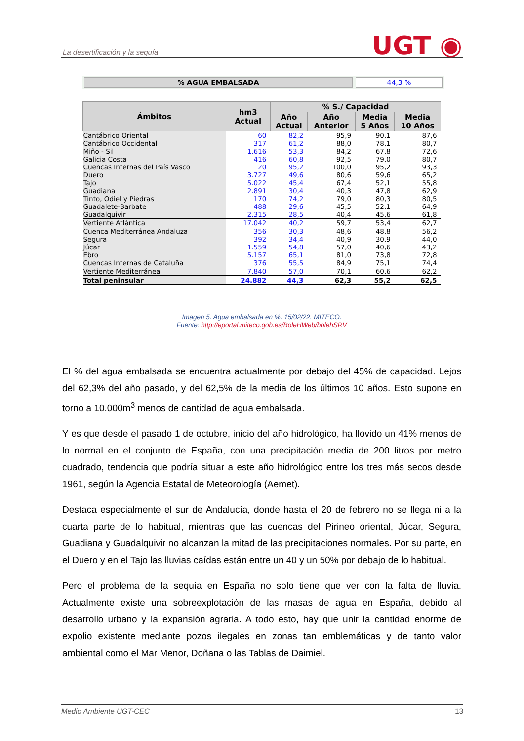La desertificación y la sequía UGT ◉
% AGUA EMBALSADA 44,3 %
| Ámbitos | hm3 Actual | % S./ Capacidad | | | |
| --- | --- | --- | --- | --- | --- |
| | | Año Actual | Año Anterior | Media 5 Años | Media 10 Años |
| Cantábrico Oriental | 60 | 82,2 | 95,9 | 90,1 | 87,6 |
| Cantábrico Occidental | 317 | 61,2 | 88,0 | 78,1 | 80,7 |
| Miño - Sil | 1.616 | 53,3 | 84,2 | 67,8 | 72,6 |
| Galicia Costa | 416 | 60,8 | 92,5 | 79,0 | 80,7 |
| Cuencas Internas del País Vasco | 20 | 95,2 | 100,0 | 95,2 | 93,3 |
| Duero | 3.727 | 49,6 | 80,6 | 59,6 | 65,2 |
| Tajo | 5.022 | 45,4 | 67,4 | 52,1 | 55,8 |
| Guadiana | 2.891 | 30,4 | 40,3 | 47,8 | 62,9 |
| Tinto, Odiel y Piedras | 170 | 74,2 | 79,0 | 80,3 | 80,5 |
| Guadalete-Barbate | 488 | 29,6 | 45,5 | 52,1 | 64,9 |
| Guadalquivir | 2.315 | 28,5 | 40,4 | 45,6 | 61,8 |
| Vertiente Atlántica | 17.042 | 40,2 | 59,7 | 53,4 | 62,7 |
| Cuenca Mediterránea Andaluza | 356 | 30,3 | 48,6 | 48,8 | 56,2 |
| Segura | 392 | 34,4 | 40,9 | 30,9 | 44,0 |
| Júcar | 1.559 | 54,8 | 57,0 | 40,6 | 43,2 |
| Ebro | 5.157 | 65,1 | 81,0 | 73,8 | 72,8 |
| Cuencas Internas de Cataluña | 376 | 55,5 | 84,9 | 75,1 | 74,4 |
| Vertiente Mediterránea | 7.840 | 57,0 | 70,1 | 60,6 | 62,2 |
| Total peninsular | 24.882 | 44,3 | 62,3 | 55,2 | 62,5 |
Imagen 5. Agua embalsada en %. 15/02/22. MITECO.
Fuente: http://eportal.miteco.gob.es/BoleHWeb/bolehSRV
El % del agua embalsada se encuentra actualmente por debajo del 45% de capacidad. Lejos del 62,3% del año pasado, y del 62,5% de la media de los últimos 10 años. Esto supone en torno a 10.000m<sup>3</sup> menos de cantidad de agua embalsada.
Y es que desde el pasado 1 de octubre, inicio del año hidrológico, ha llovido un 41% menos de lo normal en el conjunto de España, con una precipitación media de 200 litros por metro cuadrado, tendencia que podría situar a este año hidrológico entre los tres más secos desde 1961, según la Agencia Estatal de Meteorología (Aemet).
Destaca especialmente el sur de Andalucía, donde hasta el 20 de febrero no se llega ni a la cuarta parte de lo habitual, mientras que las cuencas del Pirineo oriental, Júcar, Segura, Guadiana y Guadalquivir no alcanzan la mitad de las precipitaciones normales. Por su parte, en el Duero y en el Tajo las lluvias caídas están entre un 40 y un 50% por debajo de lo habitual.
Pero el problema de la sequía en España no solo tiene que ver con la falta de lluvia. Actualmente existe una sobreexplotación de las masas de agua en España, debido al desarrollo urbano y la expansión agraria. A todo esto, hay que unir la cantidad enorme de expolio existente mediante pozos ilegales en zonas tan emblemáticas y de tanto valor ambiental como el Mar Menor, Doñana o las Tablas de Daimiel.
Medio Ambiente UGT-CEC 13